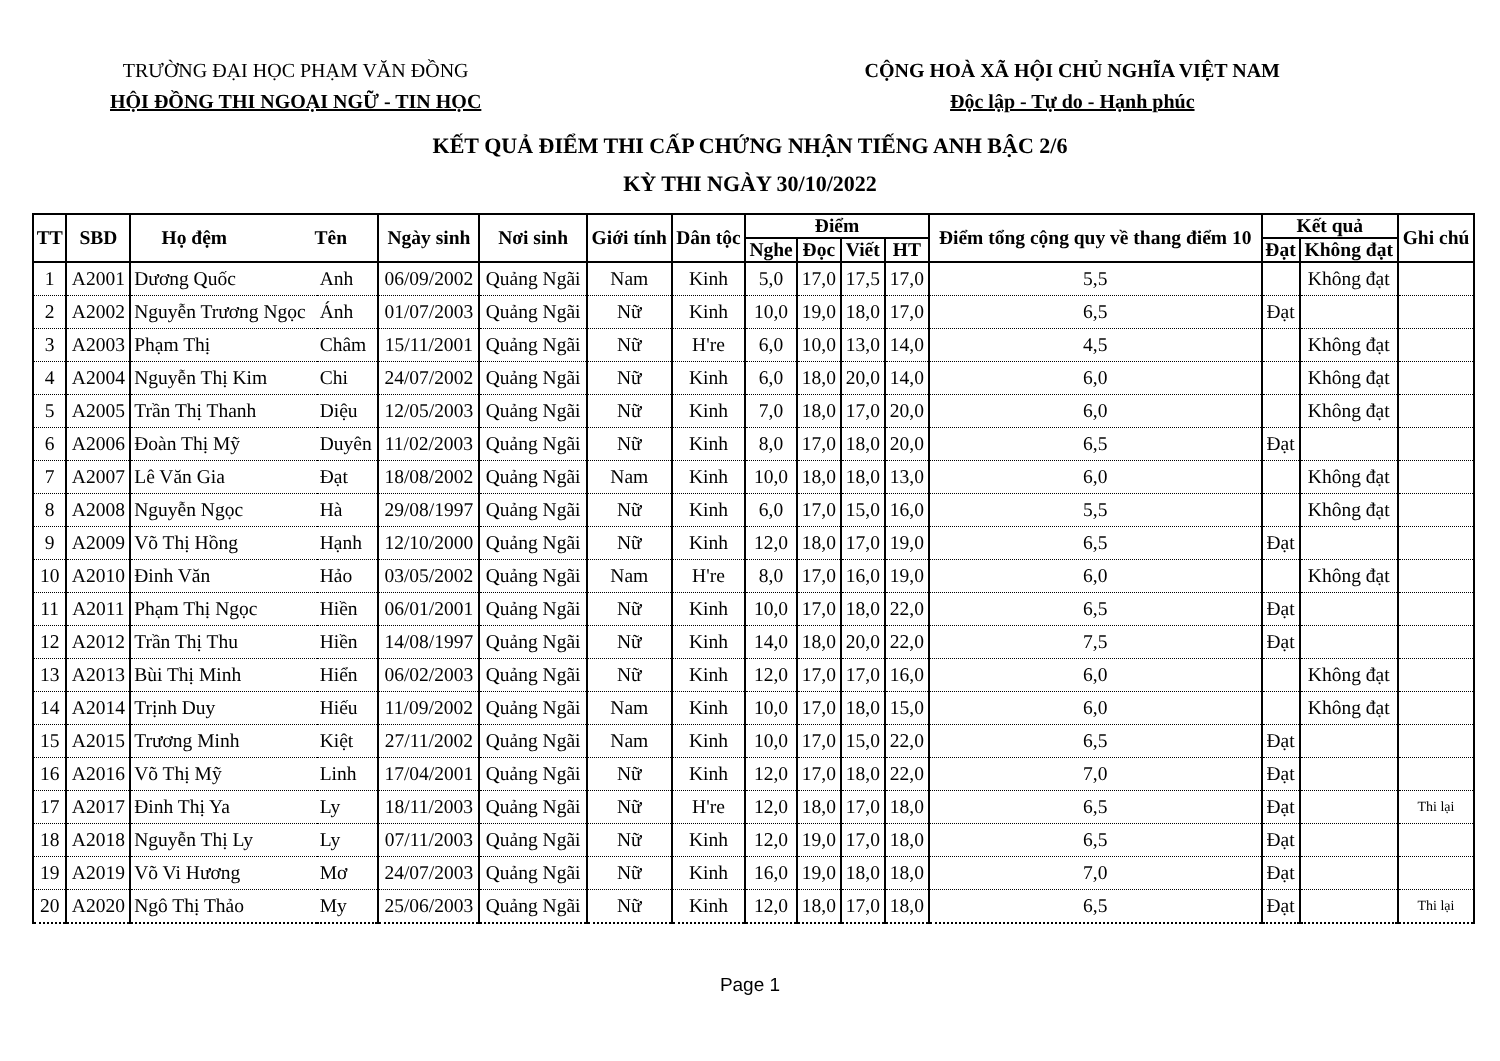TRƯỜNG ĐẠI HỌC PHẠM VĂN ĐỒNG
HỘI ĐỒNG THI NGOẠI NGỮ - TIN HỌC
CỘNG HOÀ XÃ HỘI CHỦ NGHĨA VIỆT NAM
Độc lập - Tự do - Hạnh phúc
KẾT QUẢ ĐIỂM THI CẤP CHỨNG NHẬN TIẾNG ANH BẬC 2/6
KỲ THI NGÀY 30/10/2022
| TT | SBD | Họ đệm Tên | | Ngày sinh | Nơi sinh | Giới tính | Dân tộc | Điểm | | | | Điểm tổng cộng quy về thang điểm 10 | Kết quả | | Ghi chú |
| --- | --- | --- | --- | --- | --- | --- | --- | --- | --- | --- | --- | --- | --- | --- | --- |
| | | | | | | | | Nghe | Đọc | Viết | HT | | Đạt | Không đạt | |
| 1 | A2001 | Dương Quốc | Anh | 06/09/2002 | Quảng Ngãi | Nam | Kinh | 5,0 | 17,0 | 17,5 | 17,0 | 5,5 | | Không đạt | |
| 2 | A2002 | Nguyễn Trương Ngọc | Ánh | 01/07/2003 | Quảng Ngãi | Nữ | Kinh | 10,0 | 19,0 | 18,0 | 17,0 | 6,5 | Đạt | | |
| 3 | A2003 | Phạm Thị | Châm | 15/11/2001 | Quảng Ngãi | Nữ | H're | 6,0 | 10,0 | 13,0 | 14,0 | 4,5 | | Không đạt | |
| 4 | A2004 | Nguyễn Thị Kim | Chi | 24/07/2002 | Quảng Ngãi | Nữ | Kinh | 6,0 | 18,0 | 20,0 | 14,0 | 6,0 | | Không đạt | |
| 5 | A2005 | Trần Thị Thanh | Diệu | 12/05/2003 | Quảng Ngãi | Nữ | Kinh | 7,0 | 18,0 | 17,0 | 20,0 | 6,0 | | Không đạt | |
| 6 | A2006 | Đoàn Thị Mỹ | Duyên | 11/02/2003 | Quảng Ngãi | Nữ | Kinh | 8,0 | 17,0 | 18,0 | 20,0 | 6,5 | Đạt | | |
| 7 | A2007 | Lê Văn Gia | Đạt | 18/08/2002 | Quảng Ngãi | Nam | Kinh | 10,0 | 18,0 | 18,0 | 13,0 | 6,0 | | Không đạt | |
| 8 | A2008 | Nguyễn Ngọc | Hà | 29/08/1997 | Quảng Ngãi | Nữ | Kinh | 6,0 | 17,0 | 15,0 | 16,0 | 5,5 | | Không đạt | |
| 9 | A2009 | Võ Thị Hồng | Hạnh | 12/10/2000 | Quảng Ngãi | Nữ | Kinh | 12,0 | 18,0 | 17,0 | 19,0 | 6,5 | Đạt | | |
| 10 | A2010 | Đinh Văn | Hảo | 03/05/2002 | Quảng Ngãi | Nam | H're | 8,0 | 17,0 | 16,0 | 19,0 | 6,0 | | Không đạt | |
| 11 | A2011 | Phạm Thị Ngọc | Hiền | 06/01/2001 | Quảng Ngãi | Nữ | Kinh | 10,0 | 17,0 | 18,0 | 22,0 | 6,5 | Đạt | | |
| 12 | A2012 | Trần Thị Thu | Hiền | 14/08/1997 | Quảng Ngãi | Nữ | Kinh | 14,0 | 18,0 | 20,0 | 22,0 | 7,5 | Đạt | | |
| 13 | A2013 | Bùi Thị Minh | Hiển | 06/02/2003 | Quảng Ngãi | Nữ | Kinh | 12,0 | 17,0 | 17,0 | 16,0 | 6,0 | | Không đạt | |
| 14 | A2014 | Trịnh Duy | Hiếu | 11/09/2002 | Quảng Ngãi | Nam | Kinh | 10,0 | 17,0 | 18,0 | 15,0 | 6,0 | | Không đạt | |
| 15 | A2015 | Trương Minh | Kiệt | 27/11/2002 | Quảng Ngãi | Nam | Kinh | 10,0 | 17,0 | 15,0 | 22,0 | 6,5 | Đạt | | |
| 16 | A2016 | Võ Thị Mỹ | Linh | 17/04/2001 | Quảng Ngãi | Nữ | Kinh | 12,0 | 17,0 | 18,0 | 22,0 | 7,0 | Đạt | | |
| 17 | A2017 | Đinh Thị Ya | Ly | 18/11/2003 | Quảng Ngãi | Nữ | H're | 12,0 | 18,0 | 17,0 | 18,0 | 6,5 | Đạt | | Thi lại |
| 18 | A2018 | Nguyễn Thị Ly | Ly | 07/11/2003 | Quảng Ngãi | Nữ | Kinh | 12,0 | 19,0 | 17,0 | 18,0 | 6,5 | Đạt | | |
| 19 | A2019 | Võ Vi Hương | Mơ | 24/07/2003 | Quảng Ngãi | Nữ | Kinh | 16,0 | 19,0 | 18,0 | 18,0 | 7,0 | Đạt | | |
| 20 | A2020 | Ngô Thị Thảo | My | 25/06/2003 | Quảng Ngãi | Nữ | Kinh | 12,0 | 18,0 | 17,0 | 18,0 | 6,5 | Đạt | | Thi lại |
Page 1